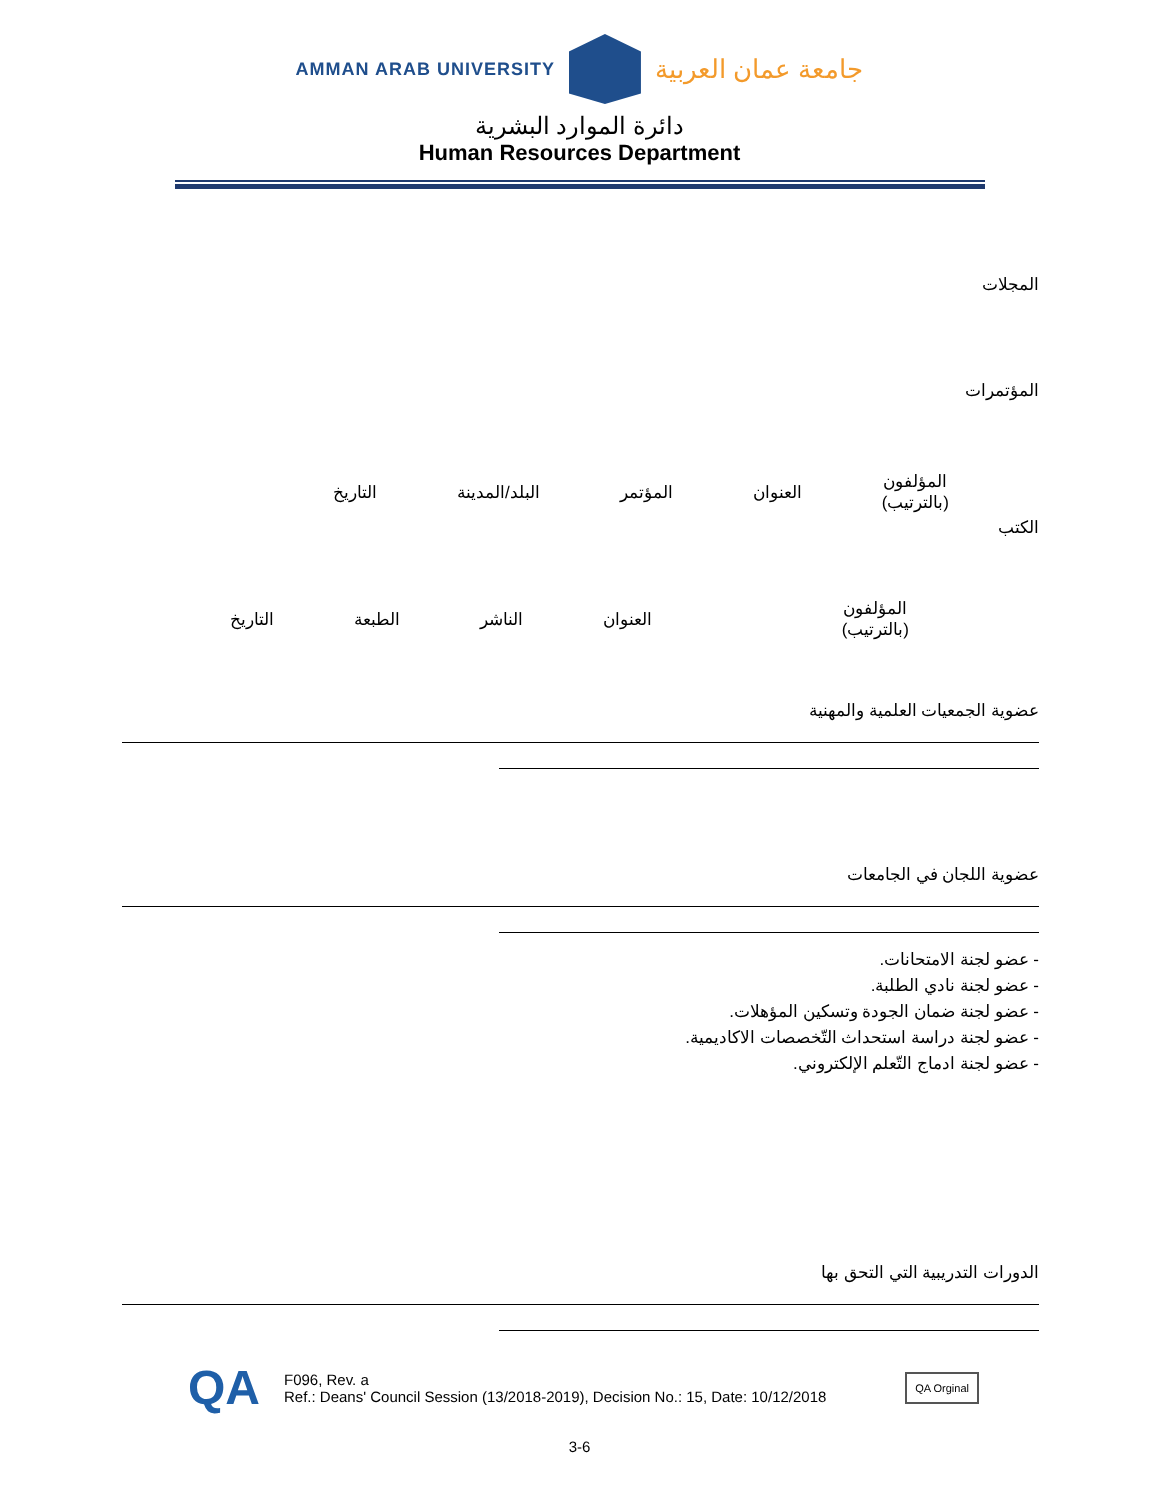AMMAN ARAB UNIVERSITY
جامعة عمان العربية
دائرة الموارد البشرية
Human Resources Department
المجلات
المؤتمرات
| المؤلفون (بالترتيب) | العنوان | المؤتمر | البلد/المدينة | التاريخ |
الكتب
| المؤلفون (بالترتيب) | العنوان | الناشر | الطبعة | التاريخ |
عضوية الجمعيات العلمية والمهنية
عضوية اللجان في الجامعات
- عضو لجنة الامتحانات.
- عضو لجنة نادي الطلبة.
- عضو لجنة ضمان الجودة وتسكين المؤهلات.
- عضو لجنة دراسة استحداث التّخصصات الاكاديمية.
- عضو لجنة ادماج التّعلم الإلكتروني.
الدورات التدريبية التي التحق بها
QA
F096, Rev. a
Ref.: Deans' Council Session (13/2018-2019), Decision No.: 15, Date: 10/12/2018
QA Orginal
3-6